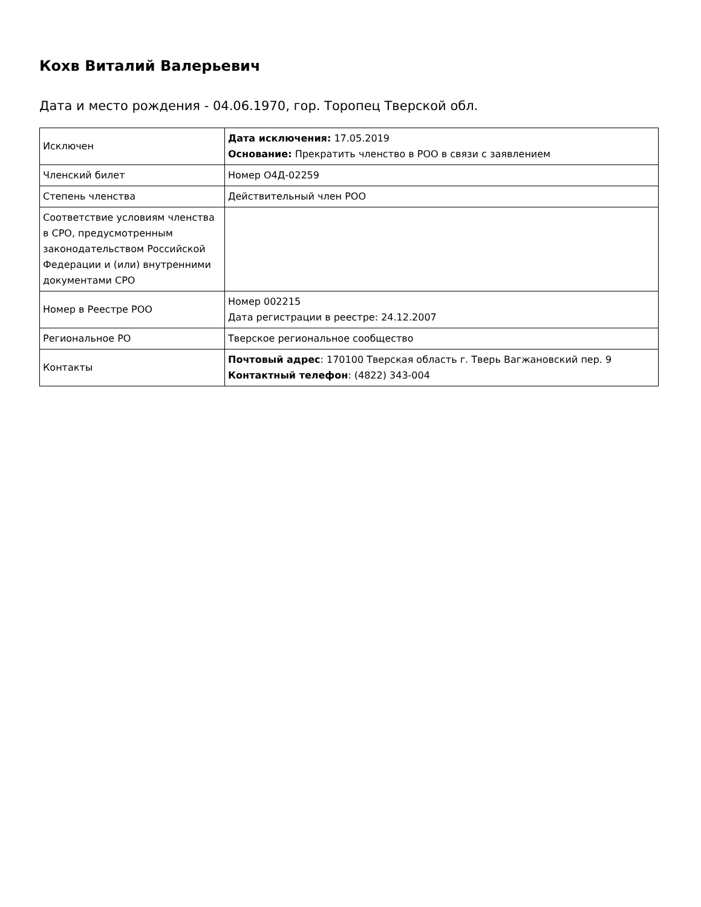Кохв Виталий Валерьевич
Дата и место рождения - 04.06.1970, гор. Торопец Тверской обл.
| Исключен | Дата исключения: 17.05.2019 Основание: Прекратить членство в РОО в связи с заявлением |
| Членский билет | Номер О4Д-02259 |
| Степень членства | Действительный член РОО |
| Соответствие условиям членства в СРО, предусмотренным законодательством Российской Федерации и (или) внутренними документами СРО | |
| Номер в Реестре РОО | Номер 002215 Дата регистрации в реестре: 24.12.2007 |
| Региональное РО | Тверское региональное сообщество |
| Контакты | Почтовый адрес : 170100 Тверская область г. Тверь Вагжановский пер. 9 Контактный телефон : (4822) 343-004 |